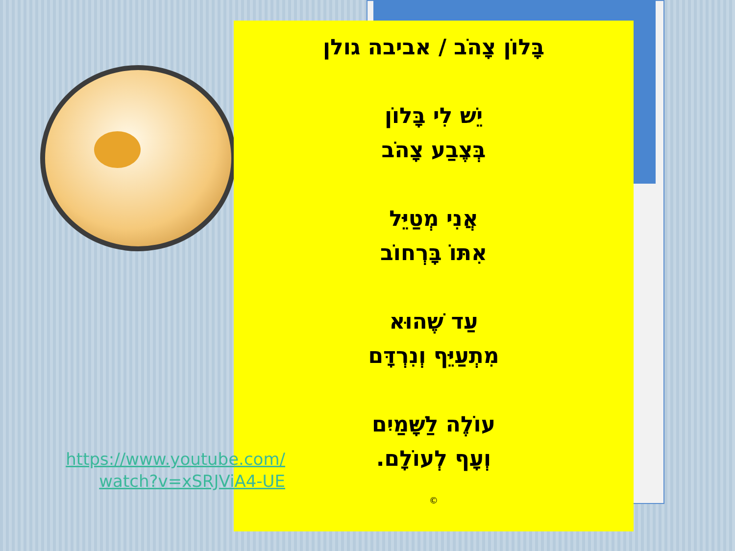בָּלוֹן צָהֹב / אביבה גולן
יֵשׁ לִי בָּלוֹן
בְּצֶבַע צָהֹב
אֲנִי מְטַיֵּל
אִתּוֹ בָּרְחוֹב
עַד שֶׁהוּא
מִתְעַיֵּף וְנִרְדָּם
עוֹלֶה לַשָּׁמַיִם
וְעָף לְעוֹלָם.
©
https://www.youtube.com/
watch?v=xSRJViA4-UE